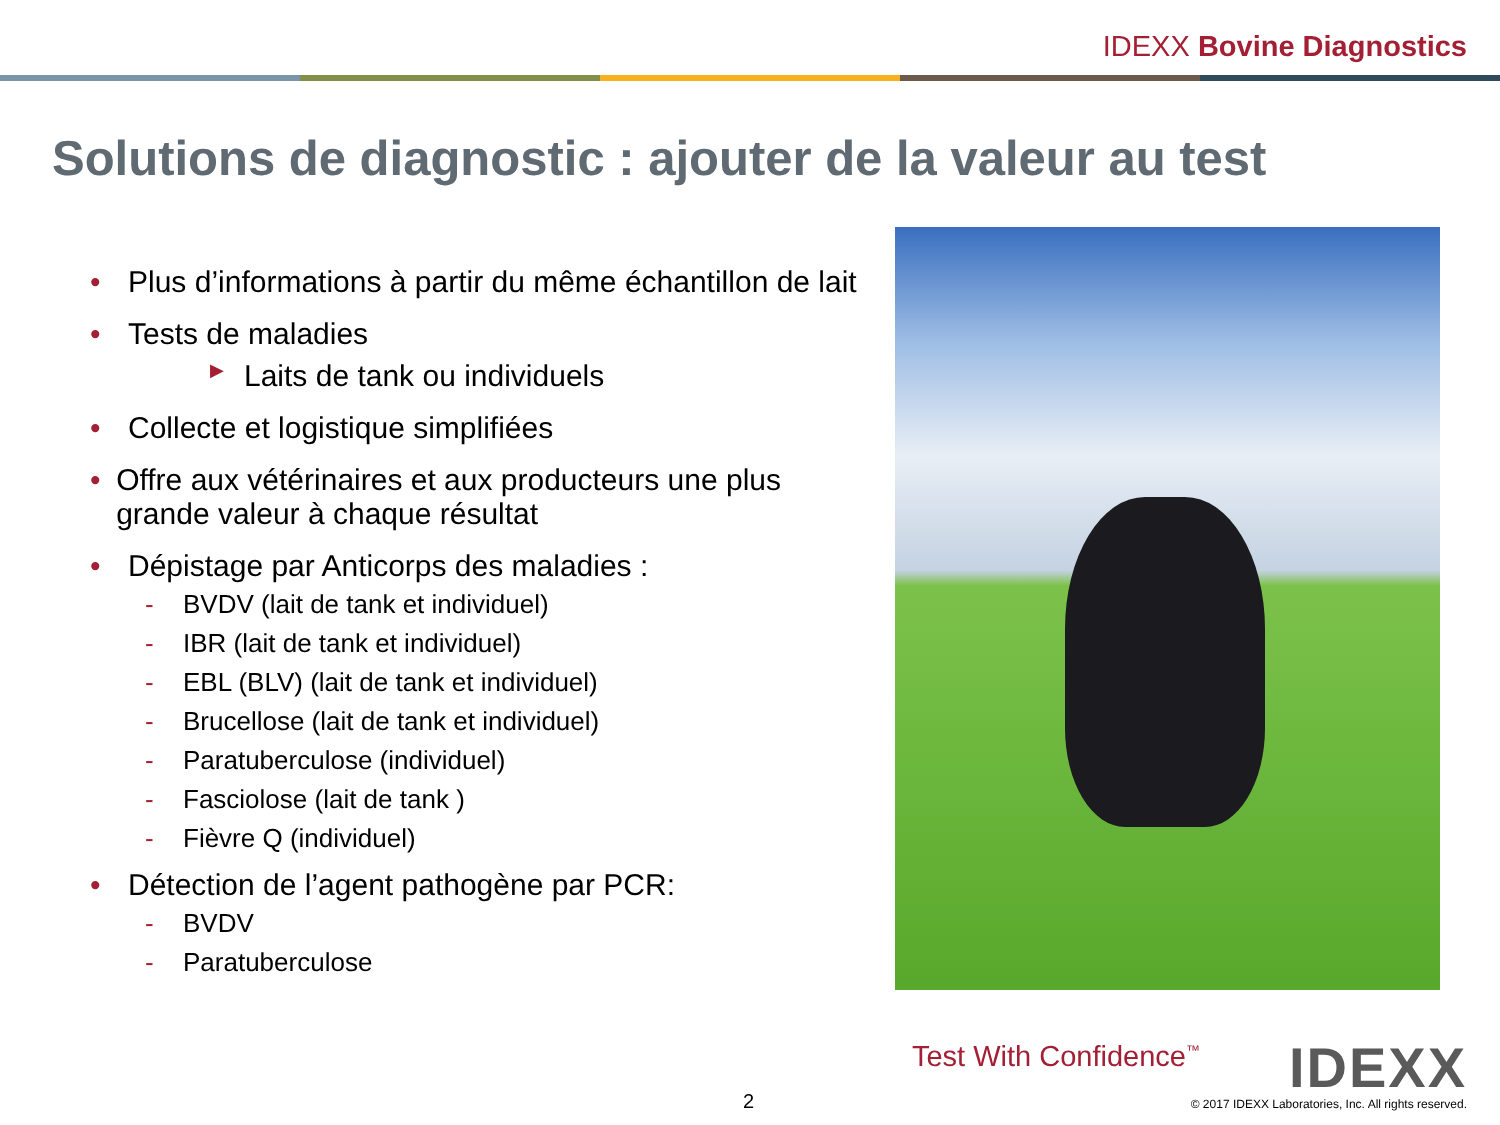IDEXX Bovine Diagnostics
Solutions de diagnostic : ajouter de la valeur au test
• Plus d’informations à partir du même échantillon de lait
• Tests de maladies
▶ Laits de tank ou individuels
• Collecte et logistique simplifiées
• Offre aux vétérinaires et aux producteurs une plus grande valeur à chaque résultat
• Dépistage par Anticorps des maladies :
- BVDV (lait de tank et individuel)
- IBR (lait de tank et individuel)
- EBL (BLV) (lait de tank et individuel)
- Brucellose (lait de tank et individuel)
- Paratuberculose (individuel)
- Fasciolose (lait de tank )
- Fièvre Q (individuel)
• Détection de l’agent pathogène par PCR:
- BVDV
- Paratuberculose
Test With Confidence<sup>™</sup> IDEXX 2
© 2017 IDEXX Laboratories, Inc. All rights reserved.